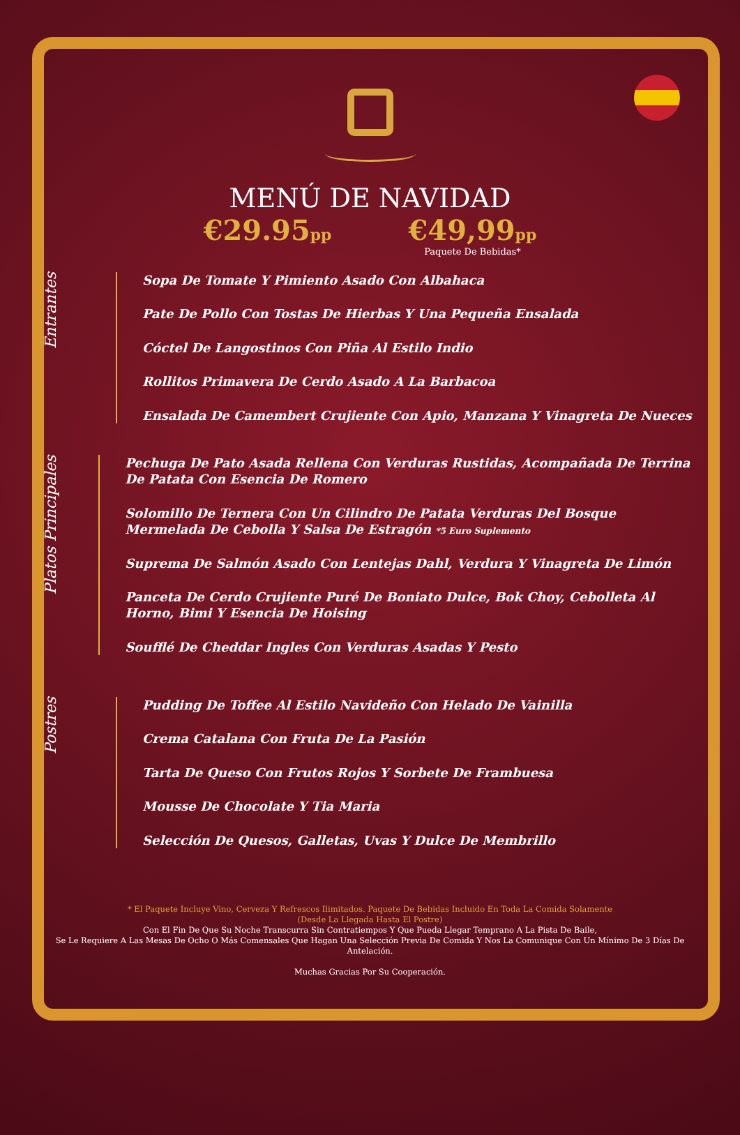MENÚ DE NAVIDAD
€29.95pp
€49,99pp
Paquete De Bebidas*
Entrantes
Sopa De Tomate Y Pimiento Asado Con Albahaca
Pate De Pollo Con Tostas De Hierbas Y Una Pequeña Ensalada
Cóctel De Langostinos Con Piña Al Estilo Indio
Rollitos Primavera De Cerdo Asado A La Barbacoa
Ensalada De Camembert Crujiente Con Apio, Manzana Y Vinagreta De Nueces
Platos Principales
Pechuga De Pato Asada Rellena Con Verduras Rustidas, Acompañada De Terrina De Patata Con Esencia De Romero
Solomillo De Ternera Con Un Cilindro De Patata Verduras Del Bosque Mermelada De Cebolla Y Salsa De Estragón *5 Euro Suplemento
Suprema De Salmón Asado Con Lentejas Dahl, Verdura Y Vinagreta De Limón
Panceta De Cerdo Crujiente Puré De Boniato Dulce, Bok Choy, Cebolleta Al Horno, Bimi Y Esencia De Hoising
Soufflé De Cheddar Ingles Con Verduras Asadas Y Pesto
Postres
Pudding De Toffee Al Estilo Navideño Con Helado De Vainilla
Crema Catalana Con Fruta De La Pasión
Tarta De Queso Con Frutos Rojos Y Sorbete De Frambuesa
Mousse De Chocolate Y Tia Maria
Selección De Quesos, Galletas, Uvas Y Dulce De Membrillo
* El Paquete Incluye Vino, Cerveza Y Refrescos Ilimitados. Paquete De Bebidas Incluido En Toda La Comida Solamente
(Desde La Llegada Hasta El Postre)
Con El Fin De Que Su Noche Transcurra Sin Contratiempos Y Que Pueda Llegar Temprano A La Pista De Baile,
Se Le Requiere A Las Mesas De Ocho O Más Comensales Que Hagan Una Selección Previa De Comida Y Nos La Comunique Con Un Mínimo De 3 Días De Antelación.
Muchas Gracias Por Su Cooperación.